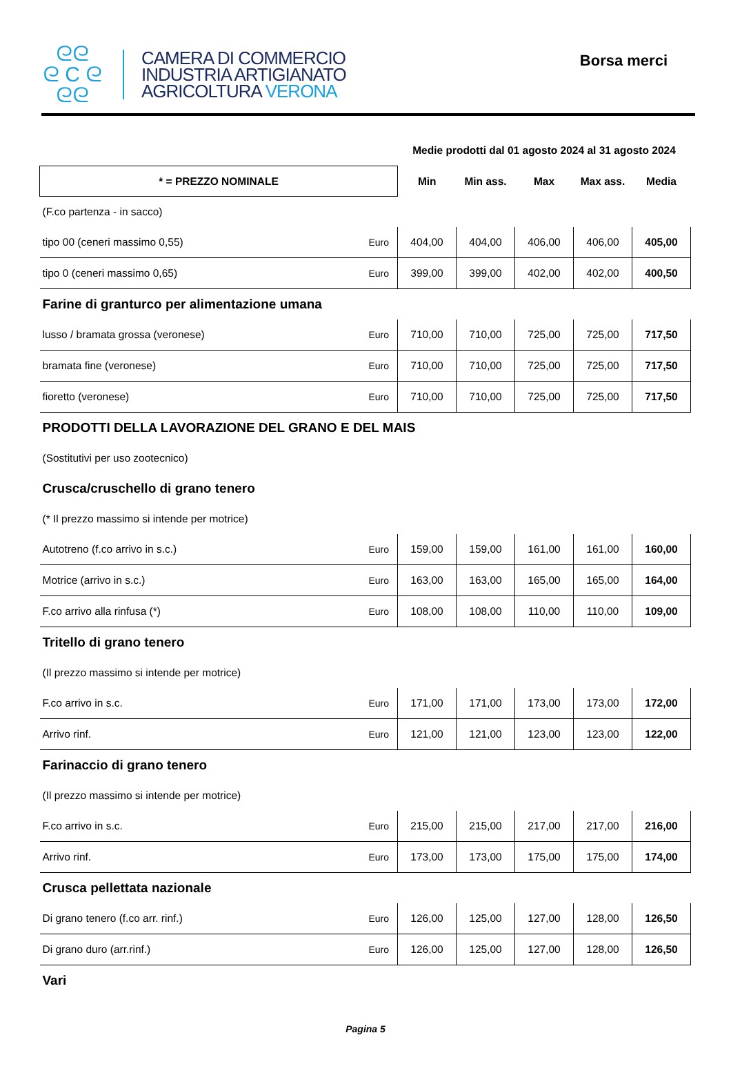ᘓᘓ
ᘓ C ᘓ
ᘓᘓ
CAMERA DI COMMERCIO
INDUSTRIA ARTIGIANATO
AGRICOLTURA VERONA
Borsa merci
| | | Medie prodotti dal 01 agosto 2024 al 31 agosto 2024 | | | | |
| * = PREZZO NOMINALE | | Min | Min ass. | Max | Max ass. | Media |
| (F.co partenza - in sacco) | | | | | | |
| tipo 00 (ceneri massimo 0,55) | Euro | 404,00 | 404,00 | 406,00 | 406,00 | 405,00 |
| tipo 0 (ceneri massimo 0,65) | Euro | 399,00 | 399,00 | 402,00 | 402,00 | 400,50 |
| Farine di granturco per alimentazione umana | | | | | | |
| lusso / bramata grossa (veronese) | Euro | 710,00 | 710,00 | 725,00 | 725,00 | 717,50 |
| bramata fine (veronese) | Euro | 710,00 | 710,00 | 725,00 | 725,00 | 717,50 |
| fioretto (veronese) | Euro | 710,00 | 710,00 | 725,00 | 725,00 | 717,50 |
| PRODOTTI DELLA LAVORAZIONE DEL GRANO E DEL MAIS | | | | | | |
| (Sostitutivi per uso zootecnico) | | | | | | |
| Crusca/cruschello di grano tenero | | | | | | |
| (* Il prezzo massimo si intende per motrice) | | | | | | |
| Autotreno (f.co arrivo in s.c.) | Euro | 159,00 | 159,00 | 161,00 | 161,00 | 160,00 |
| Motrice (arrivo in s.c.) | Euro | 163,00 | 163,00 | 165,00 | 165,00 | 164,00 |
| F.co arrivo alla rinfusa (*) | Euro | 108,00 | 108,00 | 110,00 | 110,00 | 109,00 |
| Tritello di grano tenero | | | | | | |
| (Il prezzo massimo si intende per motrice) | | | | | | |
| F.co arrivo in s.c. | Euro | 171,00 | 171,00 | 173,00 | 173,00 | 172,00 |
| Arrivo rinf. | Euro | 121,00 | 121,00 | 123,00 | 123,00 | 122,00 |
| Farinaccio di grano tenero | | | | | | |
| (Il prezzo massimo si intende per motrice) | | | | | | |
| F.co arrivo in s.c. | Euro | 215,00 | 215,00 | 217,00 | 217,00 | 216,00 |
| Arrivo rinf. | Euro | 173,00 | 173,00 | 175,00 | 175,00 | 174,00 |
| Crusca pellettata nazionale | | | | | | |
| Di grano tenero (f.co arr. rinf.) | Euro | 126,00 | 125,00 | 127,00 | 128,00 | 126,50 |
| Di grano duro (arr.rinf.) | Euro | 126,00 | 125,00 | 127,00 | 128,00 | 126,50 |
| Vari | | | | | | |
Pagina 5